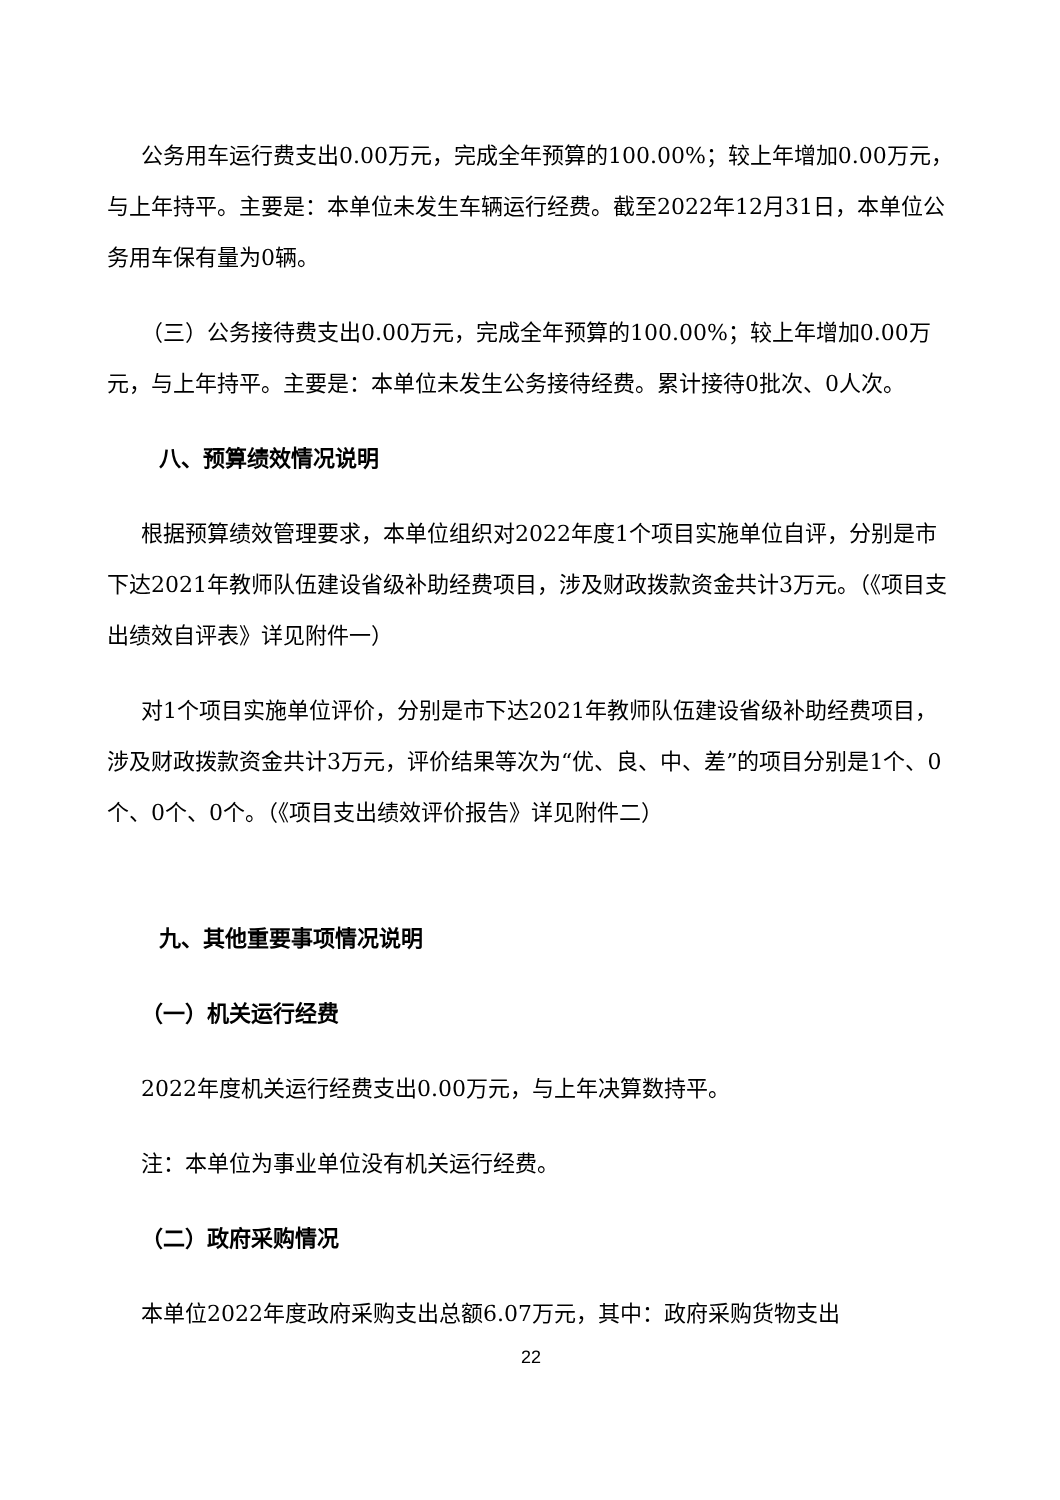公务用车运行费支出0.00万元，完成全年预算的100.00%；较上年增加0.00万元，与上年持平。主要是：本单位未发生车辆运行经费。截至2022年12月31日，本单位公务用车保有量为0辆。
（三）公务接待费支出0.00万元，完成全年预算的100.00%；较上年增加0.00万元，与上年持平。主要是：本单位未发生公务接待经费。累计接待0批次、0人次。
八、预算绩效情况说明
根据预算绩效管理要求，本单位组织对2022年度1个项目实施单位自评，分别是市下达2021年教师队伍建设省级补助经费项目，涉及财政拨款资金共计3万元。（《项目支出绩效自评表》详见附件一）
对1个项目实施单位评价，分别是市下达2021年教师队伍建设省级补助经费项目，涉及财政拨款资金共计3万元，评价结果等次为“优、良、中、差”的项目分别是1个、0个、0个、0个。（《项目支出绩效评价报告》详见附件二）
九、其他重要事项情况说明
（一）机关运行经费
2022年度机关运行经费支出0.00万元，与上年决算数持平。
注：本单位为事业单位没有机关运行经费。
（二）政府采购情况
本单位2022年度政府采购支出总额6.07万元，其中：政府采购货物支出
22